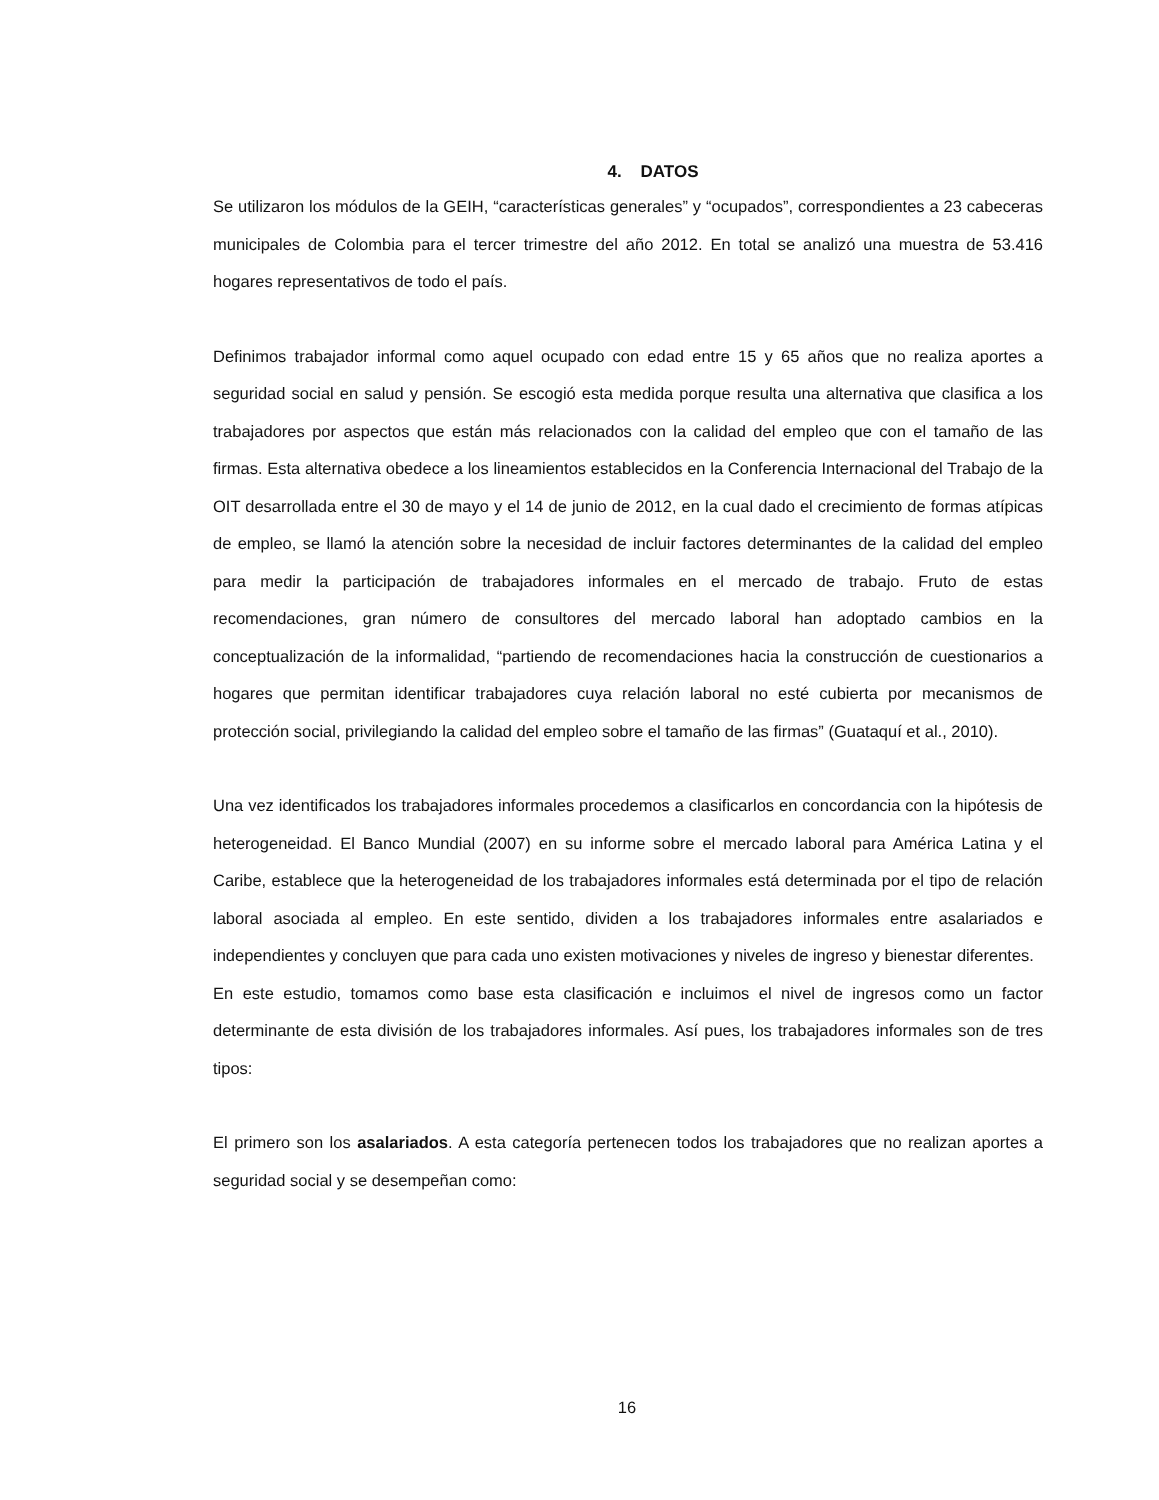4. DATOS
Se utilizaron los módulos de la GEIH, “características generales” y “ocupados”, correspondientes a 23 cabeceras municipales de Colombia para el tercer trimestre del año 2012. En total se analizó una muestra de 53.416 hogares representativos de todo el país.
Definimos trabajador informal como aquel ocupado con edad entre 15 y 65 años que no realiza aportes a seguridad social en salud y pensión. Se escogió esta medida porque resulta una alternativa que clasifica a los trabajadores por aspectos que están más relacionados con la calidad del empleo que con el tamaño de las firmas. Esta alternativa obedece a los lineamientos establecidos en la Conferencia Internacional del Trabajo de la OIT desarrollada entre el 30 de mayo y el 14 de junio de 2012, en la cual dado el crecimiento de formas atípicas de empleo, se llamó la atención sobre la necesidad de incluir factores determinantes de la calidad del empleo para medir la participación de trabajadores informales en el mercado de trabajo. Fruto de estas recomendaciones, gran número de consultores del mercado laboral han adoptado cambios en la conceptualización de la informalidad, “partiendo de recomendaciones hacia la construcción de cuestionarios a hogares que permitan identificar trabajadores cuya relación laboral no esté cubierta por mecanismos de protección social, privilegiando la calidad del empleo sobre el tamaño de las firmas” (Guataquí et al., 2010).
Una vez identificados los trabajadores informales procedemos a clasificarlos en concordancia con la hipótesis de heterogeneidad. El Banco Mundial (2007) en su informe sobre el mercado laboral para América Latina y el Caribe, establece que la heterogeneidad de los trabajadores informales está determinada por el tipo de relación laboral asociada al empleo. En este sentido, dividen a los trabajadores informales entre asalariados e independientes y concluyen que para cada uno existen motivaciones y niveles de ingreso y bienestar diferentes.
En este estudio, tomamos como base esta clasificación e incluimos el nivel de ingresos como un factor determinante de esta división de los trabajadores informales. Así pues, los trabajadores informales son de tres tipos:
El primero son los asalariados. A esta categoría pertenecen todos los trabajadores que no realizan aportes a seguridad social y se desempeñan como:
16